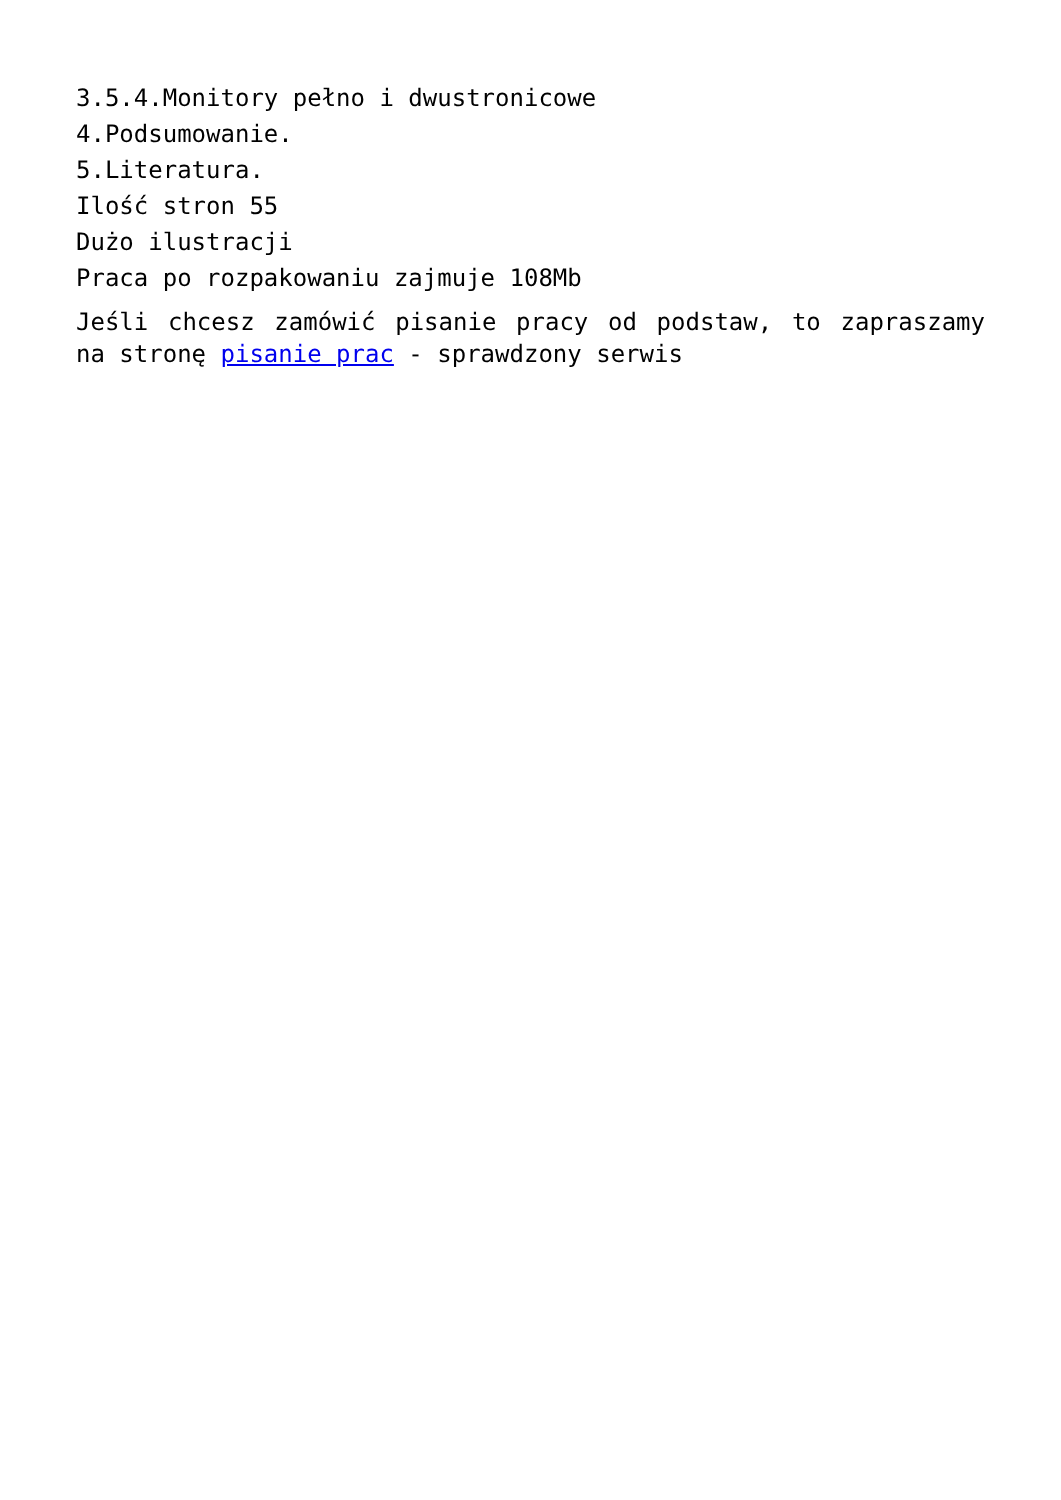3.5.4.Monitory pełno i dwustronicowe
4.Podsumowanie.
5.Literatura.
Ilość stron 55
Dużo ilustracji
Praca po rozpakowaniu zajmuje 108Mb
Jeśli chcesz zamówić pisanie pracy od podstaw, to zapraszamy na stronę pisanie prac - sprawdzony serwis